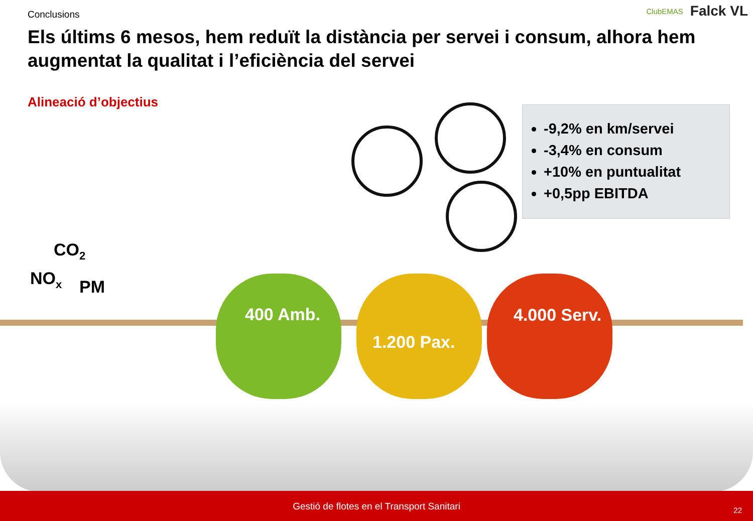Conclusions
ClubEMAS Falck VL
Els últims 6 mesos, hem reduït la distància per servei i consum, alhora hem augmentat la qualitat i l’eficiència del servei
Alineació d’objectius
-9,2% en km/servei
-3,4% en consum
+10% en puntualitat
+0,5pp EBITDA
CO<sub>2</sub>
NO<sub>x</sub> PM
400 Amb.
1.200 Pax.
4.000 Serv.
Gestió de flotes en el Transport Sanitari
22